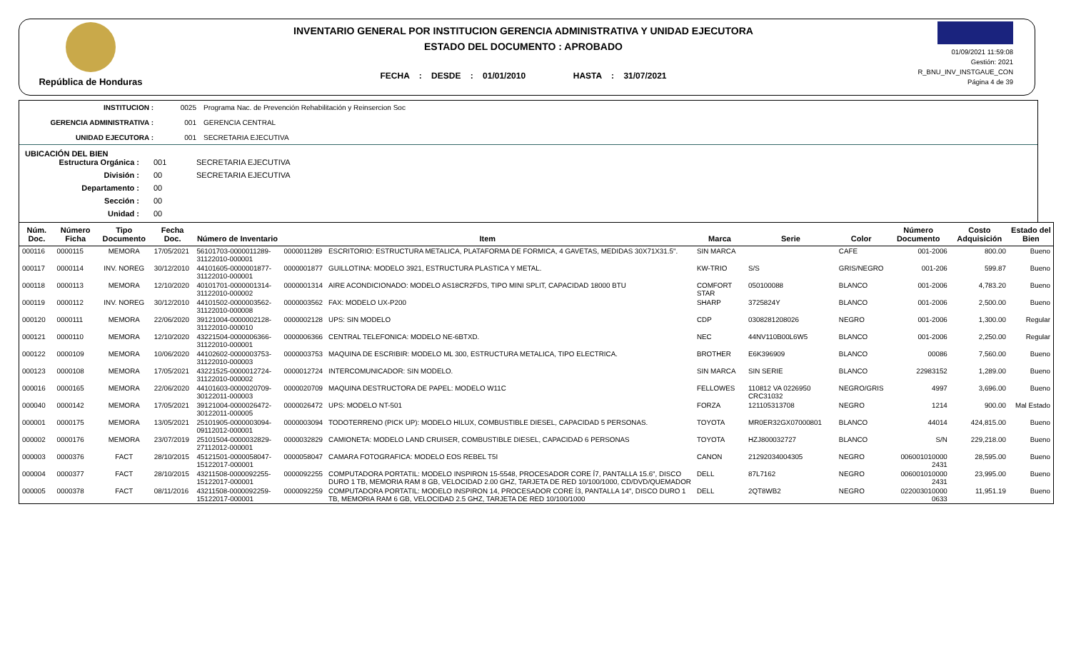República de Honduras
INVENTARIO GENERAL POR INSTITUCION GERENCIA ADMINISTRATIVA Y UNIDAD EJECUTORA
ESTADO DEL DOCUMENTO : APROBADO
FECHA : DESDE : 01/01/2010 HASTA : 31/07/2021
01/09/2021 11:59:08
Gestión: 2021
R_BNU_INV_INSTGAUE_CON
Página 4 de 39
INSTITUCION :
0025
Programa Nac. de Prevención Rehabilitación y Reinsercion Soc
GERENCIA ADMINISTRATIVA :
001
GERENCIA CENTRAL
UNIDAD EJECUTORA :
001
SECRETARIA EJECUTIVA
UBICACIÓN DEL BIEN
Estructura Orgánica :
001
SECRETARIA EJECUTIVA
División :
00
SECRETARIA EJECUTIVA
Departamento :
00
Sección :
00
Unidad :
00
| Núm. Doc. | Número Ficha | Tipo Documento | Fecha Doc. | Número de Inventario | Item | | Marca | Serie | Color | Número Documento | Costo Adquisición | Estado del Bien |
| --- | --- | --- | --- | --- | --- | --- | --- | --- | --- | --- | --- | --- |
| 000116 | 0000115 | MEMORA | 17/05/2021 | 56101703-0000011289-31122010-000001 | 0000011289 | ESCRITORIO: ESTRUCTURA METALICA, PLATAFORMA DE FORMICA, 4 GAVETAS, MEDIDAS 30X71X31.5". | SIN MARCA | | CAFE | 001-2006 | 800.00 | Bueno |
| 000117 | 0000114 | INV. NOREG | 30/12/2010 | 44101605-0000001877-31122010-000001 | 0000001877 | GUILLOTINA: MODELO 3921, ESTRUCTURA PLASTICA Y METAL. | KW-TRIO | S/S | GRIS/NEGRO | 001-206 | 599.87 | Bueno |
| 000118 | 0000113 | MEMORA | 12/10/2020 | 40101701-0000001314-31122010-000002 | 0000001314 | AIRE ACONDICIONADO: MODELO AS18CR2FDS, TIPO MINI SPLIT, CAPACIDAD 18000 BTU | COMFORT STAR | 050100088 | BLANCO | 001-2006 | 4,783.20 | Bueno |
| 000119 | 0000112 | INV. NOREG | 30/12/2010 | 44101502-0000003562-31122010-000008 | 0000003562 | FAX: MODELO UX-P200 | SHARP | 3725824Y | BLANCO | 001-2006 | 2,500.00 | Bueno |
| 000120 | 0000111 | MEMORA | 22/06/2020 | 39121004-0000002128-31122010-000010 | 0000002128 | UPS: SIN MODELO | CDP | 0308281208026 | NEGRO | 001-2006 | 1,300.00 | Regular |
| 000121 | 0000110 | MEMORA | 12/10/2020 | 43221504-0000006366-31122010-000001 | 0000006366 | CENTRAL TELEFONICA: MODELO NE-6BTXD. | NEC | 44NV110B00L6W5 | BLANCO | 001-2006 | 2,250.00 | Regular |
| 000122 | 0000109 | MEMORA | 10/06/2020 | 44102602-0000003753-31122010-000003 | 0000003753 | MAQUINA DE ESCRIBIR: MODELO ML 300, ESTRUCTURA METALICA, TIPO ELECTRICA. | BROTHER | E6K396909 | BLANCO | 00086 | 7,560.00 | Bueno |
| 000123 | 0000108 | MEMORA | 17/05/2021 | 43221525-0000012724-31122010-000002 | 0000012724 | INTERCOMUNICADOR: SIN MODELO. | SIN MARCA | SIN SERIE | BLANCO | 22983152 | 1,289.00 | Bueno |
| 000016 | 0000165 | MEMORA | 22/06/2020 | 44101603-0000020709-30122011-000003 | 0000020709 | MAQUINA DESTRUCTORA DE PAPEL: MODELO W11C | FELLOWES | 110812 VA 0226950 CRC31032 | NEGRO/GRIS | 4997 | 3,696.00 | Bueno |
| 000040 | 0000142 | MEMORA | 17/05/2021 | 39121004-0000026472-30122011-000005 | 0000026472 | UPS: MODELO NT-501 | FORZA | 121105313708 | NEGRO | 1214 | 900.00 | Mal Estado |
| 000001 | 0000175 | MEMORA | 13/05/2021 | 25101905-0000003094-09112012-000001 | 0000003094 | TODOTERRENO (PICK UP): MODELO HILUX, COMBUSTIBLE DIESEL, CAPACIDAD 5 PERSONAS. | TOYOTA | MR0ER32GX07000801 | BLANCO | 44014 | 424,815.00 | Bueno |
| 000002 | 0000176 | MEMORA | 23/07/2019 | 25101504-0000032829-27112012-000001 | 0000032829 | CAMIONETA: MODELO LAND CRUISER, COMBUSTIBLE DIESEL, CAPACIDAD 6 PERSONAS | TOYOTA | HZJ800032727 | BLANCO | S/N | 229,218.00 | Bueno |
| 000003 | 0000376 | FACT | 28/10/2015 | 45121501-0000058047-15122017-000001 | 0000058047 | CAMARA FOTOGRAFICA: MODELO EOS REBEL T5I | CANON | 21292034004305 | NEGRO | 006001010000 2431 | 28,595.00 | Bueno |
| 000004 | 0000377 | FACT | 28/10/2015 | 43211508-0000092255-15122017-000001 | 0000092255 | COMPUTADORA PORTATIL: MODELO INSPIRON 15-5548, PROCESADOR CORE Í7, PANTALLA 15.6", DISCO DURO 1 TB, MEMORIA RAM 8 GB, VELOCIDAD 2.00 GHZ, TARJETA DE RED 10/100/1000, CD/DVD/QUEMADOR | DELL | 87L7162 | NEGRO | 006001010000 2431 | 23,995.00 | Bueno |
| 000005 | 0000378 | FACT | 08/11/2016 | 43211508-0000092259-15122017-000001 | 0000092259 | COMPUTADORA PORTATIL: MODELO INSPIRON 14, PROCESADOR CORE Í3, PANTALLA 14", DISCO DURO 1 TB, MEMORIA RAM 6 GB, VELOCIDAD 2.5 GHZ, TARJETA DE RED 10/100/1000 | DELL | 2QT8WB2 | NEGRO | 022003010000 0633 | 11,951.19 | Bueno |